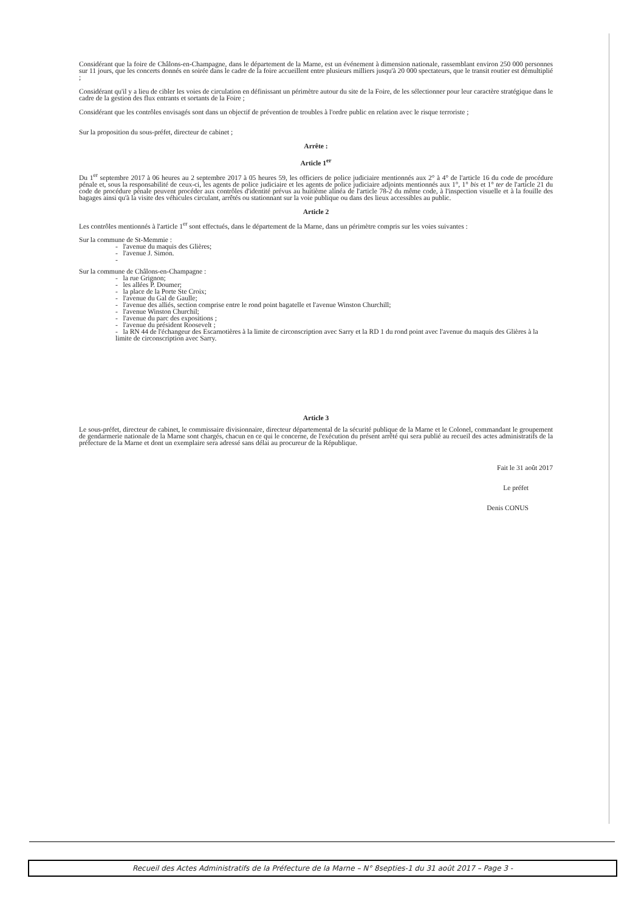Considérant que la foire de Châlons-en-Champagne, dans le département de la Marne, est un événement à dimension nationale, rassemblant environ 250 000 personnes sur 11 jours, que les concerts donnés en soirée dans le cadre de la foire accueillent entre plusieurs milliers jusqu'à 20 000 spectateurs, que le transit routier est démultiplié ;
Considérant qu'il y a lieu de cibler les voies de circulation en définissant un périmètre autour du site de la Foire, de les sélectionner pour leur caractère stratégique dans le cadre de la gestion des flux entrants et sortants de la Foire ;
Considérant que les contrôles envisagés sont dans un objectif de prévention de troubles à l'ordre public en relation avec le risque terroriste ;
Sur la proposition du sous-préfet, directeur de cabinet ;
Arrête :
Article 1<sup>er</sup>
Du 1<sup>er</sup> septembre 2017 à 06 heures au 2 septembre 2017 à 05 heures 59, les officiers de police judiciaire mentionnés aux 2° à 4° de l'article 16 du code de procédure pénale et, sous la responsabilité de ceux-ci, les agents de police judiciaire et les agents de police judiciaire adjoints mentionnés aux 1°, 1° bis et 1° ter de l'article 21 du code de procédure pénale peuvent procéder aux contrôles d'identité prévus au huitième alinéa de l'article 78-2 du même code, à l'inspection visuelle et à la fouille des bagages ainsi qu'à la visite des véhicules circulant, arrêtés ou stationnant sur la voie publique ou dans des lieux accessibles au public.
Article 2
Les contrôles mentionnés à l'article 1<sup>er</sup> sont effectués, dans le département de la Marne, dans un périmètre compris sur les voies suivantes :
Sur la commune de St-Memmie :
- l'avenue du maquis des Glières;
- l'avenue J. Simon.
-
Sur la commune de Châlons-en-Champagne :
- la rue Grignon;
- les allées P. Doumer;
- la place de la Porte Ste Croix;
- l'avenue du Gal de Gaulle;
- l'avenue des alliés, section comprise entre le rond point bagatelle et l'avenue Winston Churchill;
- l'avenue Winston Churchil;
- l'avenue du parc des expositions ;
- l'avenue du président Roosevelt ;
- la RN 44 de l'échangeur des Escarnotières à la limite de circonscription avec Sarry et la RD 1 du rond point avec l'avenue du maquis des Glières à la limite de circonscription avec Sarry.
Article 3
Le sous-préfet, directeur de cabinet, le commissaire divisionnaire, directeur départemental de la sécurité publique de la Marne et le Colonel, commandant le groupement de gendarmerie nationale de la Marne sont chargés, chacun en ce qui le concerne, de l'exécution du présent arrêté qui sera publié au recueil des actes administratifs de la préfecture de la Marne et dont un exemplaire sera adressé sans délai au procureur de la République.
Fait le 31 août 2017
Le préfet
Denis CONUS
Recueil des Actes Administratifs de la Préfecture de la Marne – N° 8septies-1 du 31 août 2017 – Page 3 -